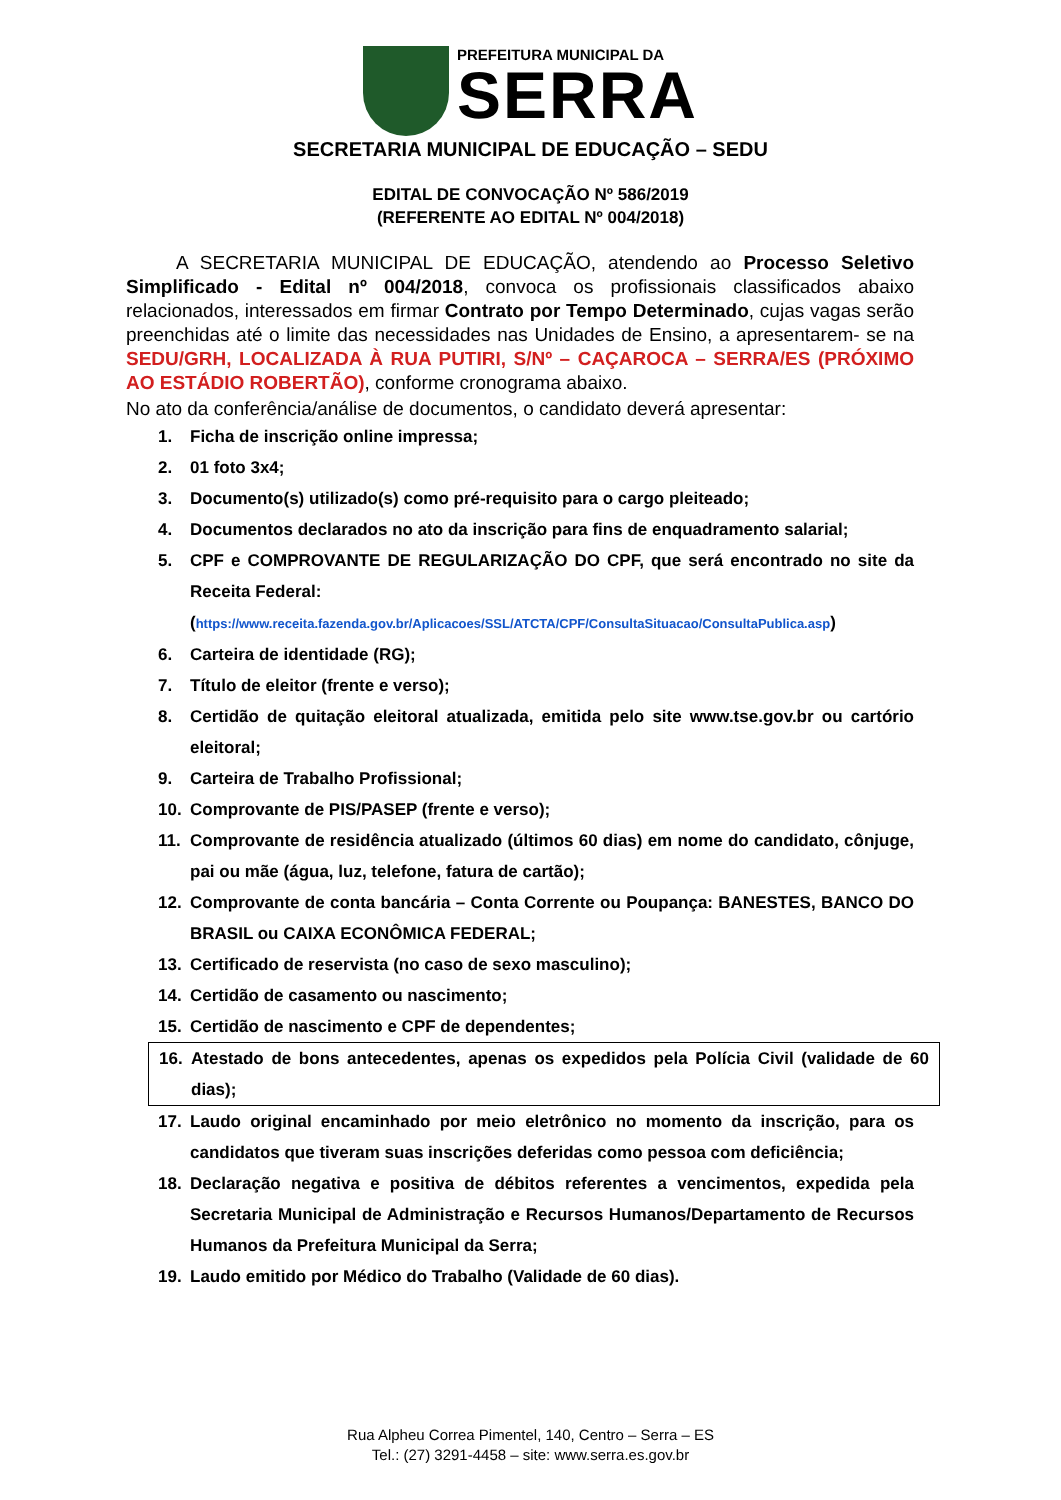PREFEITURA MUNICIPAL DA
SERRA
SECRETARIA MUNICIPAL DE EDUCAÇÃO – SEDU
EDITAL DE CONVOCAÇÃO Nº 586/2019
(REFERENTE AO EDITAL Nº 004/2018)
A SECRETARIA MUNICIPAL DE EDUCAÇÃO, atendendo ao Processo Seletivo Simplificado - Edital nº 004/2018, convoca os profissionais classificados abaixo relacionados, interessados em firmar Contrato por Tempo Determinado, cujas vagas serão preenchidas até o limite das necessidades nas Unidades de Ensino, a apresentarem- se na SEDU/GRH, LOCALIZADA À RUA PUTIRI, S/Nº – CAÇAROCA – SERRA/ES (PRÓXIMO AO ESTÁDIO ROBERTÃO), conforme cronograma abaixo.
No ato da conferência/análise de documentos, o candidato deverá apresentar:
1. Ficha de inscrição online impressa;
2. 01 foto 3x4;
3. Documento(s) utilizado(s) como pré-requisito para o cargo pleiteado;
4. Documentos declarados no ato da inscrição para fins de enquadramento salarial;
5. CPF e COMPROVANTE DE REGULARIZAÇÃO DO CPF, que será encontrado no site da Receita Federal:
(https://www.receita.fazenda.gov.br/Aplicacoes/SSL/ATCTA/CPF/ConsultaSituacao/ConsultaPublica.asp)
6. Carteira de identidade (RG);
7. Título de eleitor (frente e verso);
8. Certidão de quitação eleitoral atualizada, emitida pelo site www.tse.gov.br ou cartório eleitoral;
9. Carteira de Trabalho Profissional;
10. Comprovante de PIS/PASEP (frente e verso);
11. Comprovante de residência atualizado (últimos 60 dias) em nome do candidato, cônjuge, pai ou mãe (água, luz, telefone, fatura de cartão);
12. Comprovante de conta bancária – Conta Corrente ou Poupança: BANESTES, BANCO DO BRASIL ou CAIXA ECONÔMICA FEDERAL;
13. Certificado de reservista (no caso de sexo masculino);
14. Certidão de casamento ou nascimento;
15. Certidão de nascimento e CPF de dependentes;
16. Atestado de bons antecedentes, apenas os expedidos pela Polícia Civil (validade de 60 dias);
17. Laudo original encaminhado por meio eletrônico no momento da inscrição, para os candidatos que tiveram suas inscrições deferidas como pessoa com deficiência;
18. Declaração negativa e positiva de débitos referentes a vencimentos, expedida pela Secretaria Municipal de Administração e Recursos Humanos/Departamento de Recursos Humanos da Prefeitura Municipal da Serra;
19. Laudo emitido por Médico do Trabalho (Validade de 60 dias).
Rua Alpheu Correa Pimentel, 140, Centro – Serra – ES
Tel.: (27) 3291-4458 – site: www.serra.es.gov.br